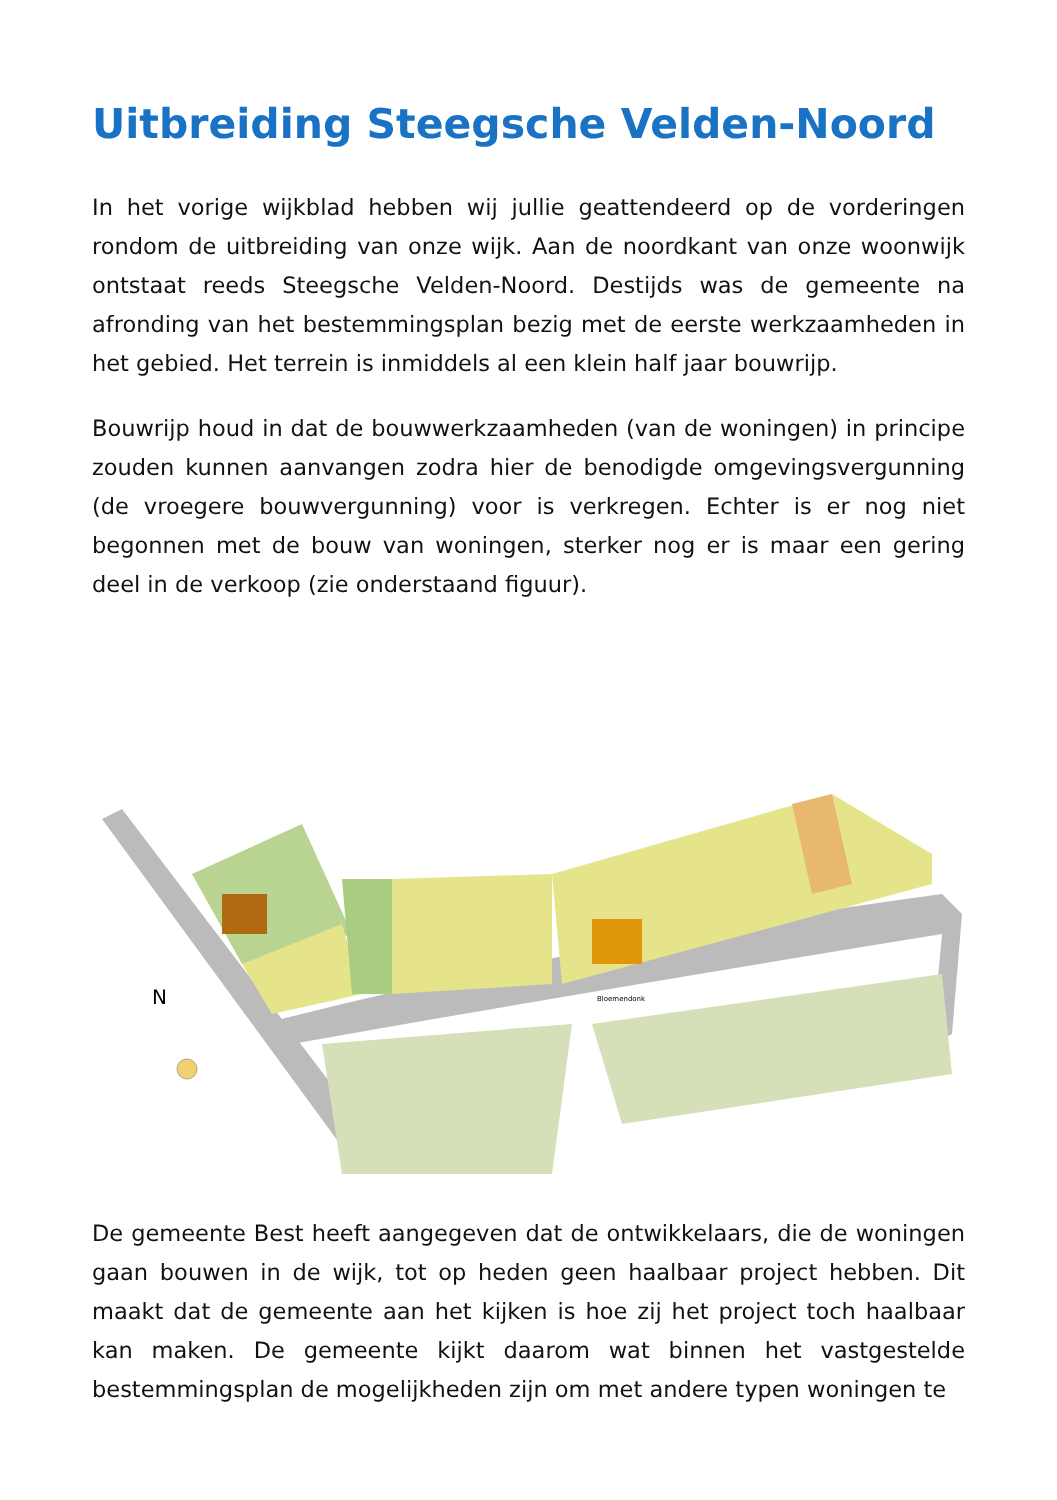Uitbreiding Steegsche Velden-Noord
In het vorige wijkblad hebben wij jullie geattendeerd op de vorderingen rondom de uitbreiding van onze wijk. Aan de noordkant van onze woonwijk ontstaat reeds Steegsche Velden-Noord. Destijds was de gemeente na afronding van het bestemmingsplan bezig met de eerste werkzaamheden in het gebied. Het terrein is inmiddels al een klein half jaar bouwrijp.
Bouwrijp houd in dat de bouwwerkzaamheden (van de woningen) in principe zouden kunnen aanvangen zodra hier de benodigde omgevingsvergunning (de vroegere bouwvergunning) voor is verkregen. Echter is er nog niet begonnen met de bouw van woningen, sterker nog er is maar een gering deel in de verkoop (zie onderstaand figuur).
Bloemendonk
N
De gemeente Best heeft aangegeven dat de ontwikkelaars, die de woningen gaan bouwen in de wijk, tot op heden geen haalbaar project hebben. Dit maakt dat de gemeente aan het kijken is hoe zij het project toch haalbaar kan maken. De gemeente kijkt daarom wat binnen het vastgestelde bestemmingsplan de mogelijkheden zijn om met andere typen woningen te